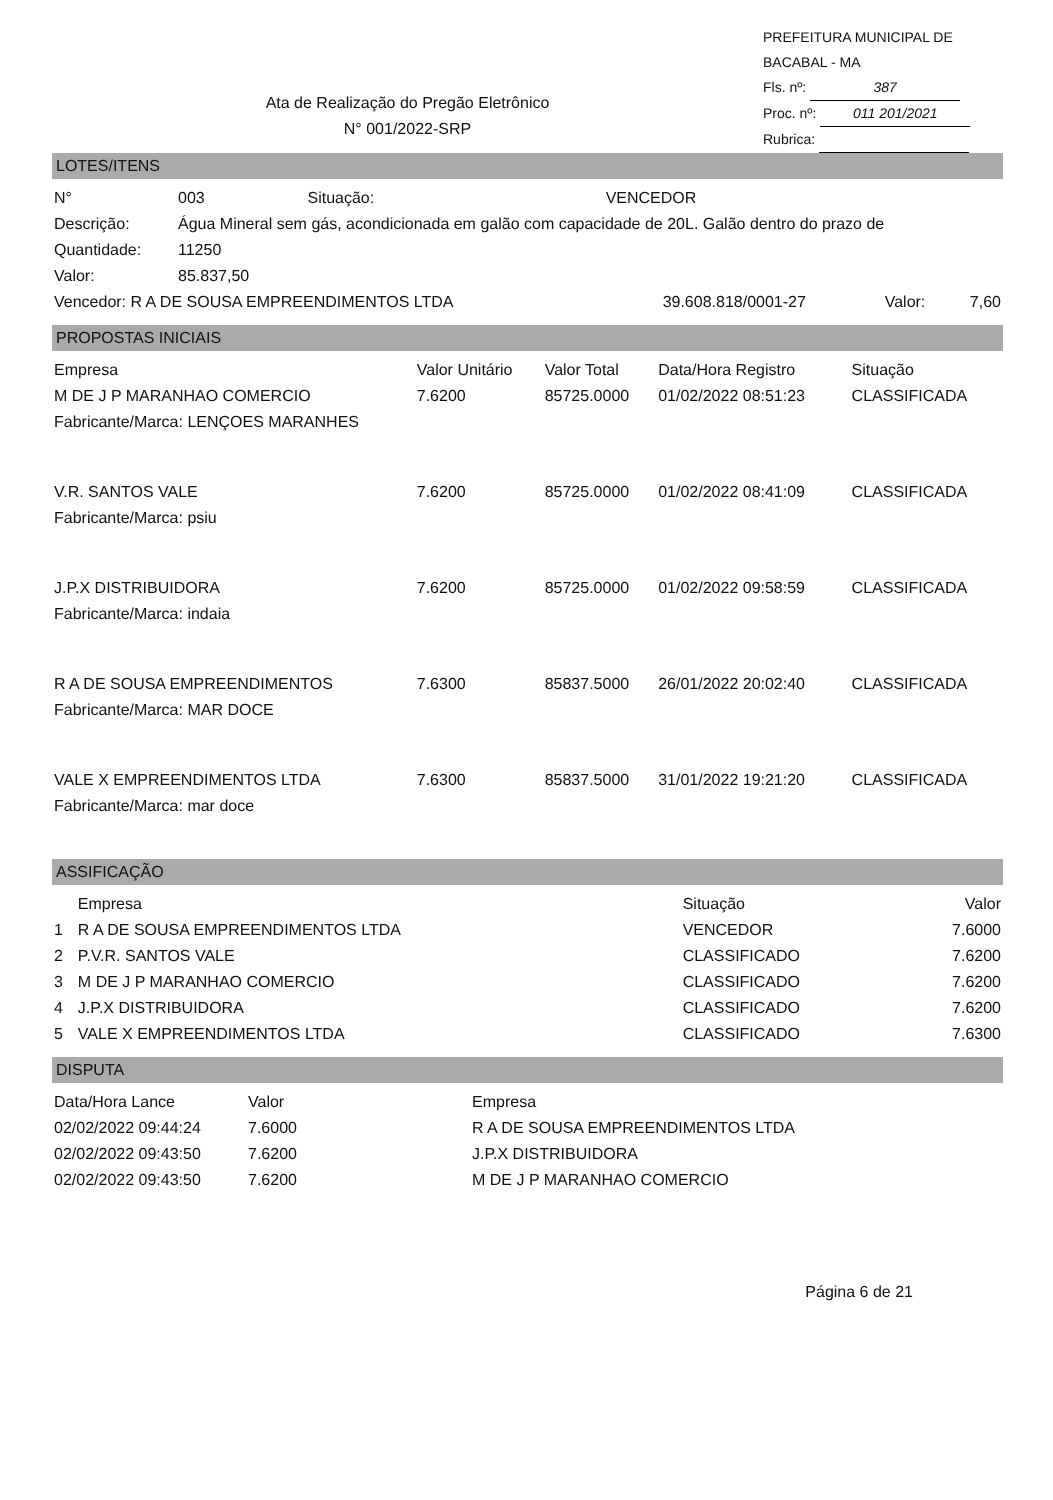PREFEITURA MUNICIPAL DE BACABAL - MA
Fls. nº: 387
Proc. nº: 011 201/2021
Rubrica:
Ata de Realização do Pregão Eletrônico
N° 001/2022-SRP
LOTES/ITENS
| N° | 003 | Situação: | VENCEDOR |
| Descrição: | Água Mineral sem gás, acondicionada em galão com capacidade de 20L. Galão dentro do prazo de | | |
| Quantidade: | 11250 | | |
| Valor: | 85.837,50 | | |
| Vencedor: R A DE SOUSA EMPREENDIMENTOS LTDA | 39.608.818/0001-27 | Valor: | 7,60 |
PROPOSTAS INICIAIS
| Empresa | Valor Unitário | Valor Total | Data/Hora Registro | Situação |
| --- | --- | --- | --- | --- |
| M DE J P MARANHAO COMERCIO | 7.6200 | 85725.0000 | 01/02/2022 08:51:23 | CLASSIFICADA |
| Fabricante/Marca: LENÇOES MARANHES | | | | |
| V.R. SANTOS VALE | 7.6200 | 85725.0000 | 01/02/2022 08:41:09 | CLASSIFICADA |
| Fabricante/Marca: psiu | | | | |
| J.P.X DISTRIBUIDORA | 7.6200 | 85725.0000 | 01/02/2022 09:58:59 | CLASSIFICADA |
| Fabricante/Marca: indaia | | | | |
| R A DE SOUSA EMPREENDIMENTOS | 7.6300 | 85837.5000 | 26/01/2022 20:02:40 | CLASSIFICADA |
| Fabricante/Marca: MAR DOCE | | | | |
| VALE X EMPREENDIMENTOS LTDA | 7.6300 | 85837.5000 | 31/01/2022 19:21:20 | CLASSIFICADA |
| Fabricante/Marca: mar doce | | | | |
ASSIFICAÇÃO
| | Empresa | Situação | Valor |
| --- | --- | --- | --- |
| 1 | R A DE SOUSA EMPREENDIMENTOS LTDA | VENCEDOR | 7.6000 |
| 2 | P.V.R. SANTOS VALE | CLASSIFICADO | 7.6200 |
| 3 | M DE J P MARANHAO COMERCIO | CLASSIFICADO | 7.6200 |
| 4 | J.P.X DISTRIBUIDORA | CLASSIFICADO | 7.6200 |
| 5 | VALE X EMPREENDIMENTOS LTDA | CLASSIFICADO | 7.6300 |
DISPUTA
| Data/Hora Lance | Valor | Empresa |
| --- | --- | --- |
| 02/02/2022 09:44:24 | 7.6000 | R A DE SOUSA EMPREENDIMENTOS LTDA |
| 02/02/2022 09:43:50 | 7.6200 | J.P.X DISTRIBUIDORA |
| 02/02/2022 09:43:50 | 7.6200 | M DE J P MARANHAO COMERCIO |
Página 6 de 21